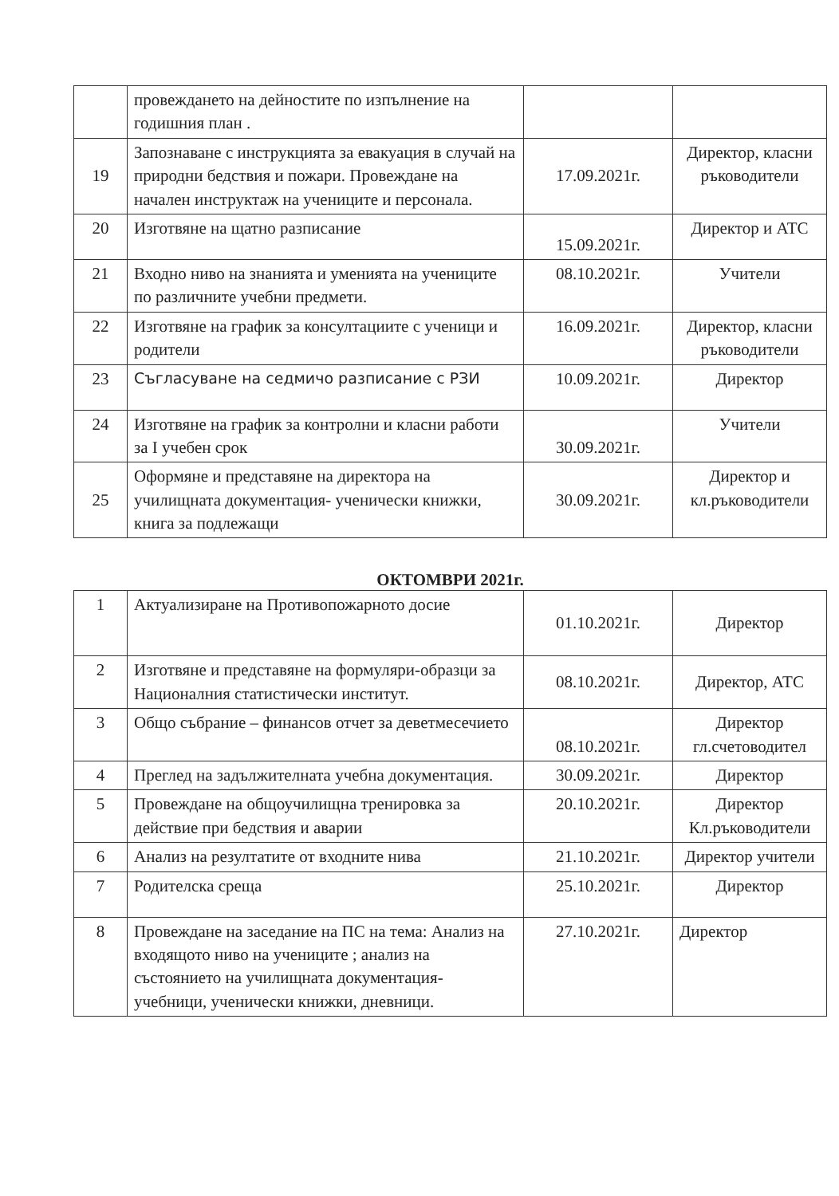| | провеждането на дейностите по изпълнение на годишния план . | | |
| 19 | Запознаване с инструкцията за евакуация в случай на природни бедствия и пожари. Провеждане на начален инструктаж на учениците и персонала. | 17.09.2021г. | Директор, класни ръководители |
| 20 | Изготвяне на щатно разписание | 15.09.2021г. | Директор и АТС |
| 21 | Входно ниво на знанията и уменията на учениците по различните учебни предмети. | 08.10.2021г. | Учители |
| 22 | Изготвяне на график за консултациите с ученици и родители | 16.09.2021г. | Директор, класни ръководители |
| 23 | Съгласуване на седмичо разписание с РЗИ | 10.09.2021г. | Директор |
| 24 | Изготвяне на график за контролни и класни работи за I учебен срок | 30.09.2021г. | Учители |
| 25 | Оформяне и представяне на директора на училищната документация- ученически книжки, книга за подлежащи | 30.09.2021г. | Директор и кл.ръководители |
ОКТОМВРИ 2021г.
| 1 | Актуализиране на Противопожарното досие | 01.10.2021г. | Директор |
| 2 | Изготвяне и представяне на формуляри-образци за Националния статистически институт. | 08.10.2021г. | Директор, АТС |
| 3 | Общо събрание – финансов отчет за деветмесечието | 08.10.2021г. | Директор гл.счетоводител |
| 4 | Преглед на задължителната учебна документация. | 30.09.2021г. | Директор |
| 5 | Провеждане на общоучилищна тренировка за действие при бедствия и аварии | 20.10.2021г. | Директор Кл.ръководители |
| 6 | Анализ на резултатите от входните нива | 21.10.2021г. | Директор учители |
| 7 | Родителска среща | 25.10.2021г. | Директор |
| 8 | Провеждане на заседание на ПС на тема: Анализ на входящото ниво на учениците ; анализ на състоянието на училищната документация- учебници, ученически книжки, дневници. | 27.10.2021г. | Директор |